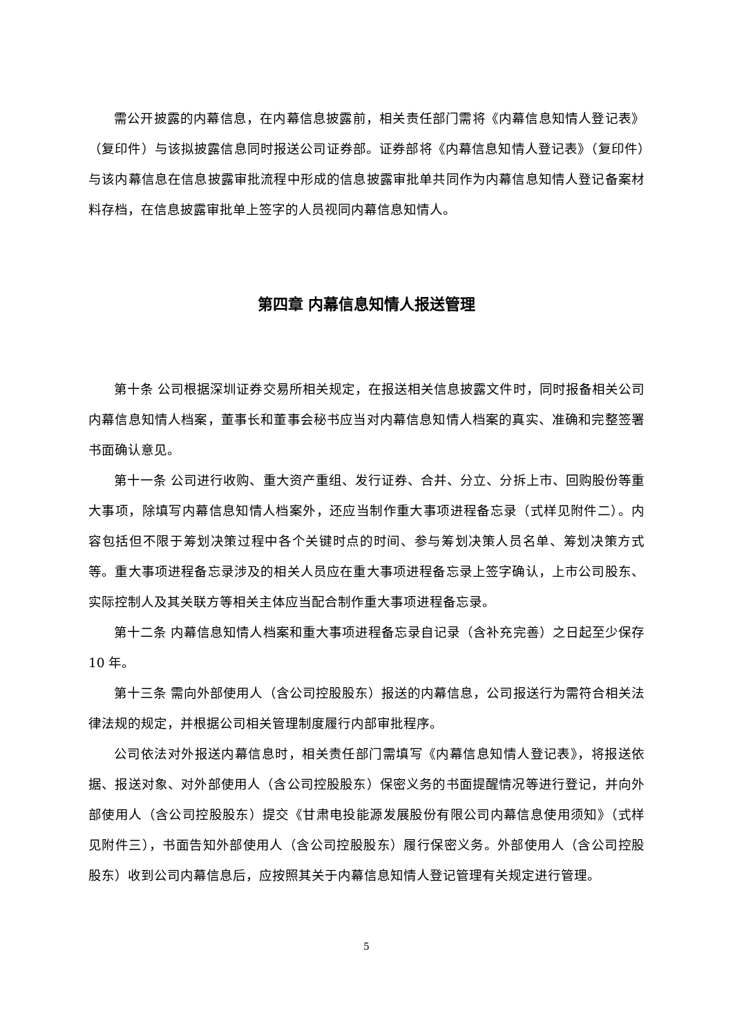需公开披露的内幕信息，在内幕信息披露前，相关责任部门需将《内幕信息知情人登记表》（复印件）与该拟披露信息同时报送公司证券部。证券部将《内幕信息知情人登记表》（复印件）与该内幕信息在信息披露审批流程中形成的信息披露审批单共同作为内幕信息知情人登记备案材料存档，在信息披露审批单上签字的人员视同内幕信息知情人。
第四章 内幕信息知情人报送管理
第十条 公司根据深圳证券交易所相关规定，在报送相关信息披露文件时，同时报备相关公司内幕信息知情人档案，董事长和董事会秘书应当对内幕信息知情人档案的真实、准确和完整签署书面确认意见。
第十一条 公司进行收购、重大资产重组、发行证券、合并、分立、分拆上市、回购股份等重大事项，除填写内幕信息知情人档案外，还应当制作重大事项进程备忘录（式样见附件二）。内容包括但不限于筹划决策过程中各个关键时点的时间、参与筹划决策人员名单、筹划决策方式等。重大事项进程备忘录涉及的相关人员应在重大事项进程备忘录上签字确认，上市公司股东、实际控制人及其关联方等相关主体应当配合制作重大事项进程备忘录。
第十二条 内幕信息知情人档案和重大事项进程备忘录自记录（含补充完善）之日起至少保存 10 年。
第十三条 需向外部使用人（含公司控股股东）报送的内幕信息，公司报送行为需符合相关法律法规的规定，并根据公司相关管理制度履行内部审批程序。
公司依法对外报送内幕信息时，相关责任部门需填写《内幕信息知情人登记表》，将报送依据、报送对象、对外部使用人（含公司控股股东）保密义务的书面提醒情况等进行登记，并向外部使用人（含公司控股股东）提交《甘肃电投能源发展股份有限公司内幕信息使用须知》（式样见附件三），书面告知外部使用人（含公司控股股东）履行保密义务。外部使用人（含公司控股股东）收到公司内幕信息后，应按照其关于内幕信息知情人登记管理有关规定进行管理。
5